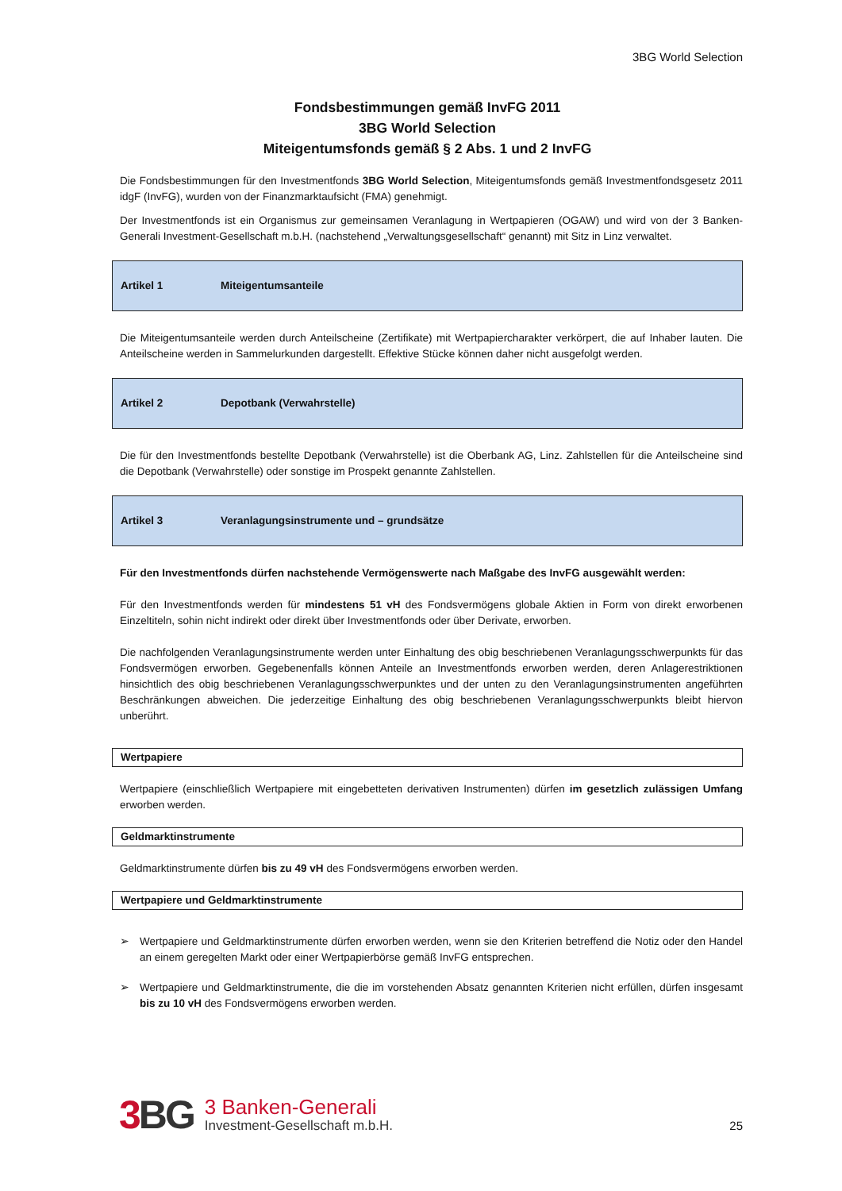3BG World Selection
Fondsbestimmungen gemäß InvFG 2011
3BG World Selection
Miteigentumsfonds gemäß § 2 Abs. 1 und 2 InvFG
Die Fondsbestimmungen für den Investmentfonds 3BG World Selection, Miteigentumsfonds gemäß Investmentfondsgesetz 2011 idgF (InvFG), wurden von der Finanzmarktaufsicht (FMA) genehmigt.
Der Investmentfonds ist ein Organismus zur gemeinsamen Veranlagung in Wertpapieren (OGAW) und wird von der 3 Banken-Generali Investment-Gesellschaft m.b.H. (nachstehend „Verwaltungsgesellschaft“ genannt) mit Sitz in Linz verwaltet.
Artikel 1 Miteigentumsanteile
Die Miteigentumsanteile werden durch Anteilscheine (Zertifikate) mit Wertpapiercharakter verkörpert, die auf Inhaber lauten. Die Anteilscheine werden in Sammelurkunden dargestellt. Effektive Stücke können daher nicht ausgefolgt werden.
Artikel 2 Depotbank (Verwahrstelle)
Die für den Investmentfonds bestellte Depotbank (Verwahrstelle) ist die Oberbank AG, Linz. Zahlstellen für die Anteilscheine sind die Depotbank (Verwahrstelle) oder sonstige im Prospekt genannte Zahlstellen.
Artikel 3 Veranlagungsinstrumente und – grundsätze
Für den Investmentfonds dürfen nachstehende Vermögenswerte nach Maßgabe des InvFG ausgewählt werden:
Für den Investmentfonds werden für mindestens 51 vH des Fondsvermögens globale Aktien in Form von direkt erworbenen Einzeltiteln, sohin nicht indirekt oder direkt über Investmentfonds oder über Derivate, erworben.
Die nachfolgenden Veranlagungsinstrumente werden unter Einhaltung des obig beschriebenen Veranlagungsschwerpunkts für das Fondsvermögen erworben. Gegebenenfalls können Anteile an Investmentfonds erworben werden, deren Anlagerestriktionen hinsichtlich des obig beschriebenen Veranlagungsschwerpunktes und der unten zu den Veranlagungsinstrumenten angeführten Beschränkungen abweichen. Die jederzeitige Einhaltung des obig beschriebenen Veranlagungsschwerpunkts bleibt hiervon unberührt.
Wertpapiere
Wertpapiere (einschließlich Wertpapiere mit eingebetteten derivativen Instrumenten) dürfen im gesetzlich zulässigen Umfang erworben werden.
Geldmarktinstrumente
Geldmarktinstrumente dürfen bis zu 49 vH des Fondsvermögens erworben werden.
Wertpapiere und Geldmarktinstrumente
➢ Wertpapiere und Geldmarktinstrumente dürfen erworben werden, wenn sie den Kriterien betreffend die Notiz oder den Handel an einem geregelten Markt oder einer Wertpapierbörse gemäß InvFG entsprechen.
➢ Wertpapiere und Geldmarktinstrumente, die die im vorstehenden Absatz genannten Kriterien nicht erfüllen, dürfen insgesamt bis zu 10 vH des Fondsvermögens erworben werden.
3 BG
3 Banken-Generali
Investment-Gesellschaft m.b.H.
25